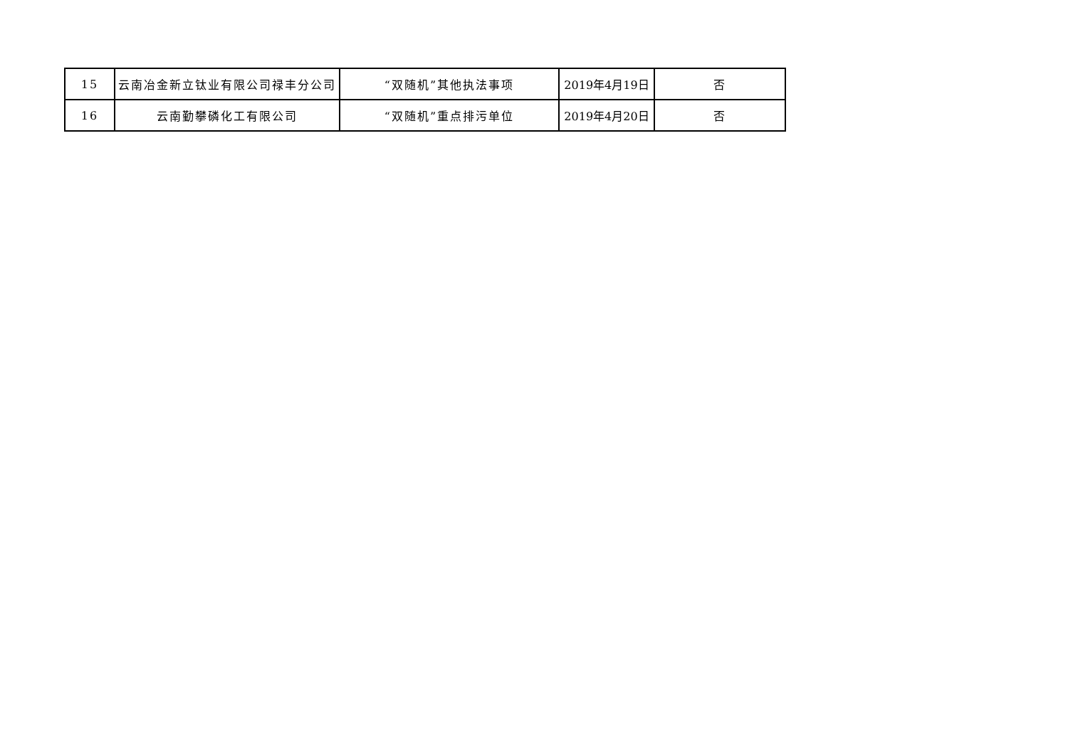| 15 | 云南冶金新立钛业有限公司禄丰分公司 | “双随机”其他执法事项 | 2019年4月19日 | 否 |
| 16 | 云南勤攀磷化工有限公司 | “双随机”重点排污单位 | 2019年4月20日 | 否 |